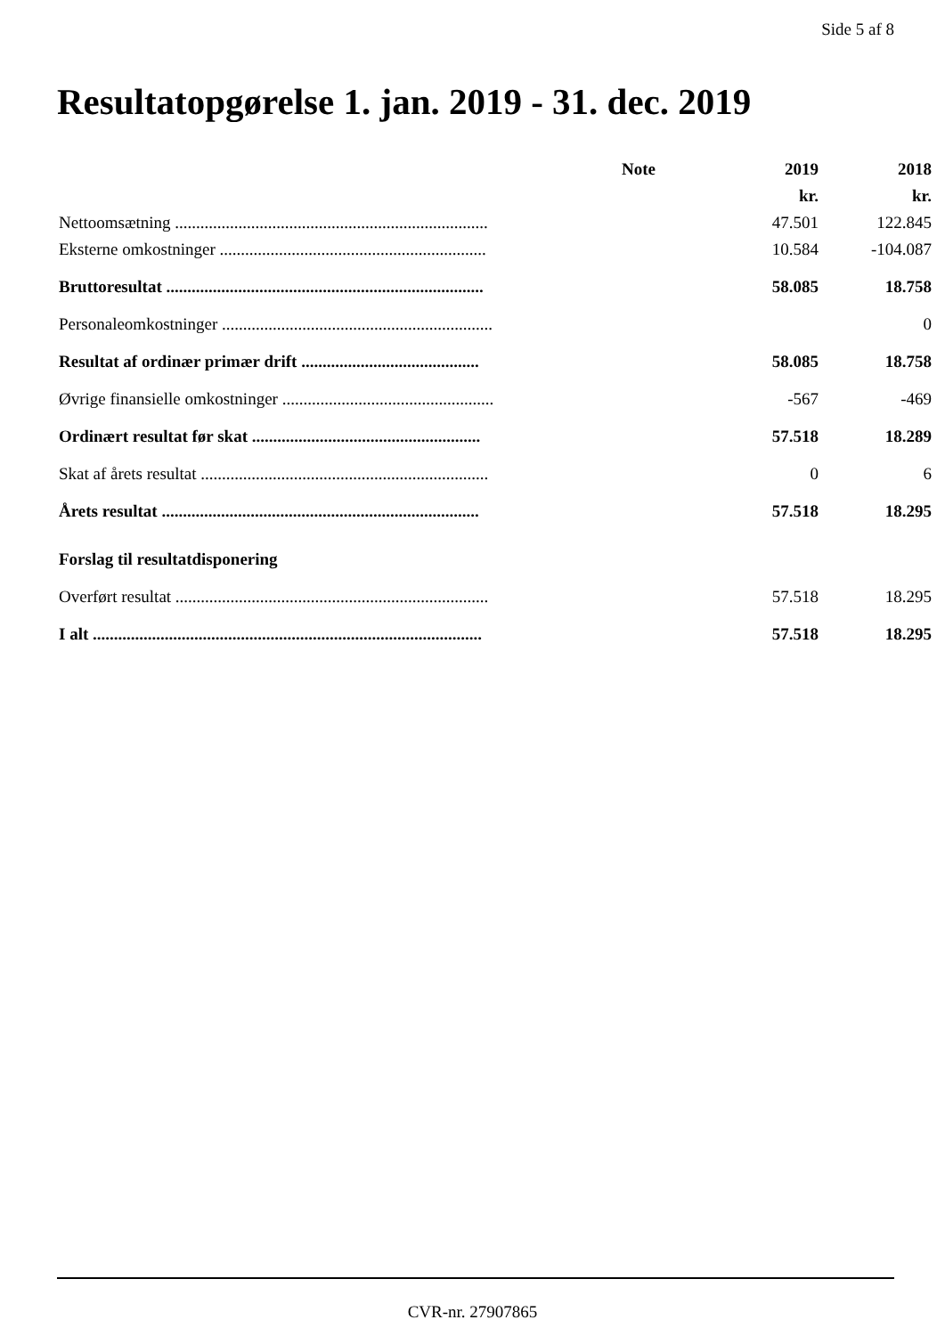Side 5 af 8
Resultatopgørelse 1. jan. 2019 - 31. dec. 2019
| | Note | 2019 | 2018 |
| --- | --- | --- | --- |
| | | kr. | kr. |
| Nettoomsætning .......................................................................... | | 47.501 | 122.845 |
| Eksterne omkostninger ............................................................... | | 10.584 | -104.087 |
| Bruttoresultat ........................................................................... | | 58.085 | 18.758 |
| Personaleomkostninger ................................................................ | | | 0 |
| Resultat af ordinær primær drift .......................................... | | 58.085 | 18.758 |
| Øvrige finansielle omkostninger .................................................. | | -567 | -469 |
| Ordinært resultat før skat ...................................................... | | 57.518 | 18.289 |
| Skat af årets resultat .................................................................... | | 0 | 6 |
| Årets resultat ........................................................................... | | 57.518 | 18.295 |
| Forslag til resultatdisponering | | | |
| Overført resultat .......................................................................... | | 57.518 | 18.295 |
| I alt ............................................................................................ | | 57.518 | 18.295 |
CVR-nr. 27907865